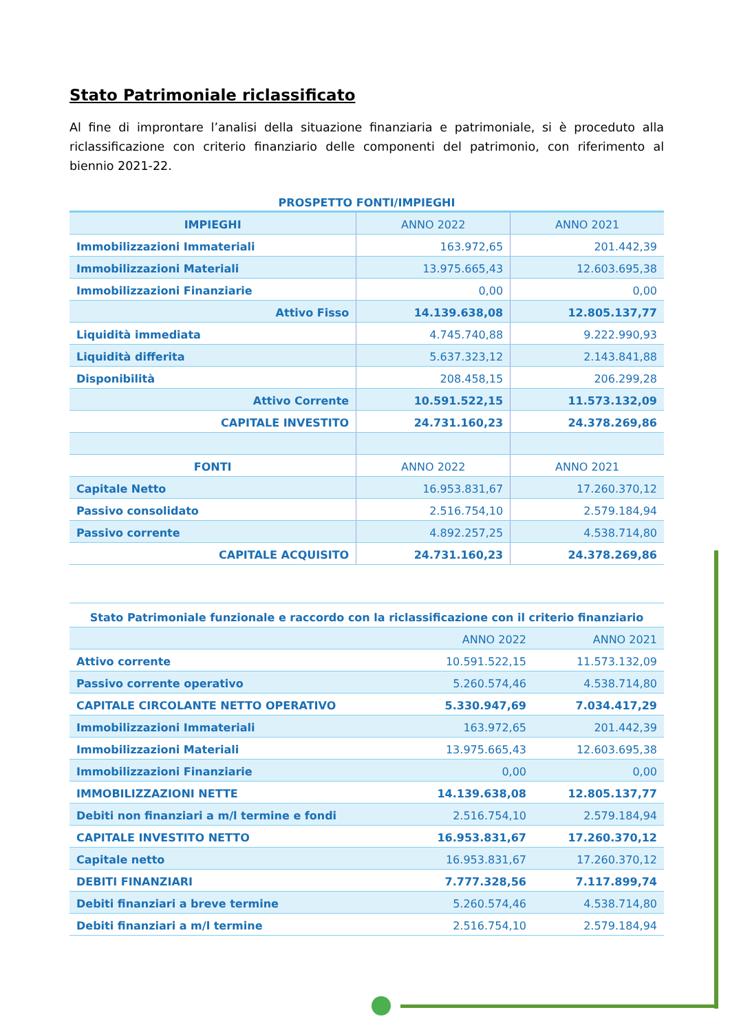Stato Patrimoniale riclassificato
Al fine di improntare l’analisi della situazione finanziaria e patrimoniale, si è proceduto alla riclassificazione con criterio finanziario delle componenti del patrimonio, con riferimento al biennio 2021-22.
PROSPETTO FONTI/IMPIEGHI
| IMPIEGHI | ANNO 2022 | ANNO 2021 |
| --- | --- | --- |
| Immobilizzazioni Immateriali | 163.972,65 | 201.442,39 |
| Immobilizzazioni Materiali | 13.975.665,43 | 12.603.695,38 |
| Immobilizzazioni Finanziarie | 0,00 | 0,00 |
| Attivo Fisso | 14.139.638,08 | 12.805.137,77 |
| Liquidità immediata | 4.745.740,88 | 9.222.990,93 |
| Liquidità differita | 5.637.323,12 | 2.143.841,88 |
| Disponibilità | 208.458,15 | 206.299,28 |
| Attivo Corrente | 10.591.522,15 | 11.573.132,09 |
| CAPITALE INVESTITO | 24.731.160,23 | 24.378.269,86 |
| FONTI | ANNO 2022 | ANNO 2021 |
| Capitale Netto | 16.953.831,67 | 17.260.370,12 |
| Passivo consolidato | 2.516.754,10 | 2.579.184,94 |
| Passivo corrente | 4.892.257,25 | 4.538.714,80 |
| CAPITALE ACQUISITO | 24.731.160,23 | 24.378.269,86 |
| Stato Patrimoniale funzionale e raccordo con la riclassificazione con il criterio finanziario | | |
| --- | --- | --- |
| | ANNO 2022 | ANNO 2021 |
| Attivo corrente | 10.591.522,15 | 11.573.132,09 |
| Passivo corrente operativo | 5.260.574,46 | 4.538.714,80 |
| CAPITALE CIRCOLANTE NETTO OPERATIVO | 5.330.947,69 | 7.034.417,29 |
| Immobilizzazioni Immateriali | 163.972,65 | 201.442,39 |
| Immobilizzazioni Materiali | 13.975.665,43 | 12.603.695,38 |
| Immobilizzazioni Finanziarie | 0,00 | 0,00 |
| IMMOBILIZZAZIONI NETTE | 14.139.638,08 | 12.805.137,77 |
| Debiti non finanziari a m/l termine e fondi | 2.516.754,10 | 2.579.184,94 |
| CAPITALE INVESTITO NETTO | 16.953.831,67 | 17.260.370,12 |
| Capitale netto | 16.953.831,67 | 17.260.370,12 |
| DEBITI FINANZIARI | 7.777.328,56 | 7.117.899,74 |
| Debiti finanziari a breve termine | 5.260.574,46 | 4.538.714,80 |
| Debiti finanziari a m/l termine | 2.516.754,10 | 2.579.184,94 |